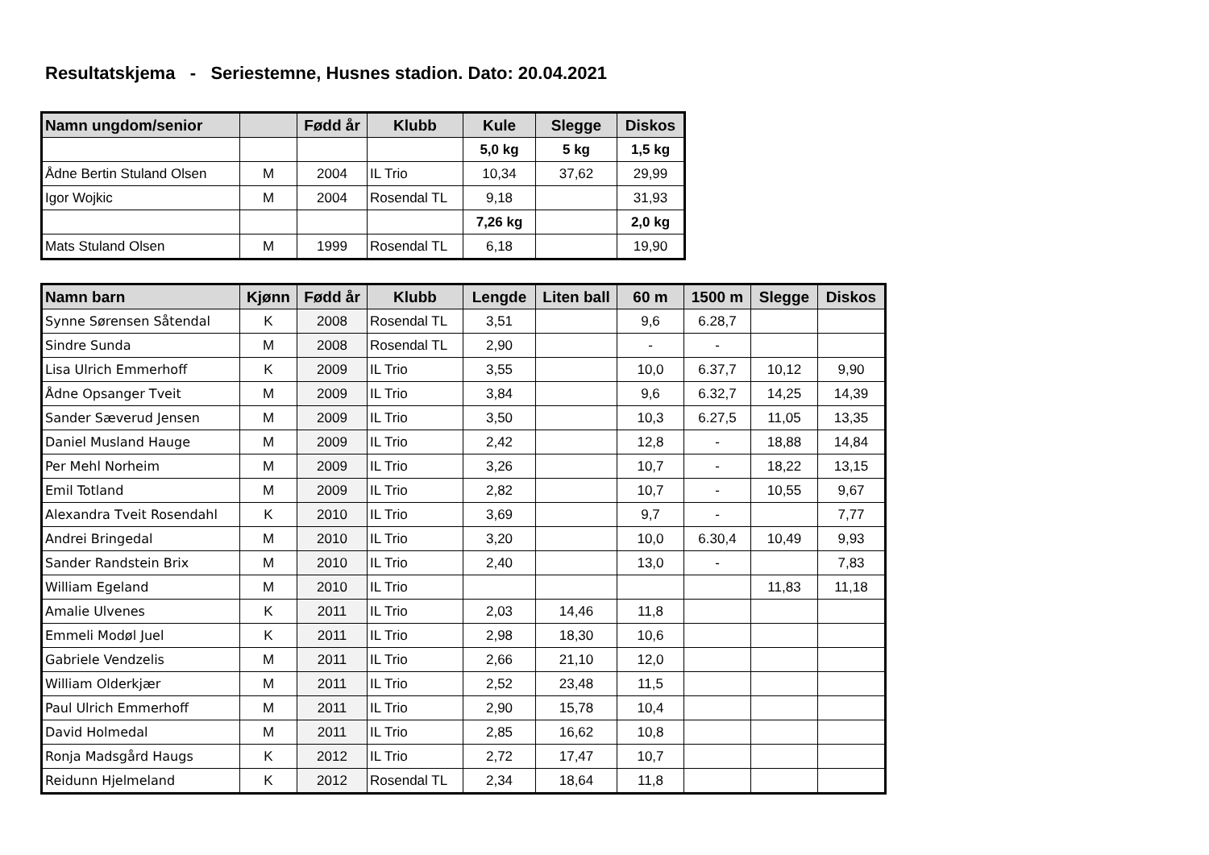Resultatskjema - Seriestemne, Husnes stadion. Dato: 20.04.2021
| Namn ungdom/senior | | Fødd år | Klubb | Kule | Slegge | Diskos |
| --- | --- | --- | --- | --- | --- | --- |
| | | | | 5,0 kg | 5 kg | 1,5 kg |
| Ådne Bertin Stuland Olsen | M | 2004 | IL Trio | 10,34 | 37,62 | 29,99 |
| Igor Wojkic | M | 2004 | Rosendal TL | 9,18 | | 31,93 |
| | | | | 7,26 kg | | 2,0 kg |
| Mats Stuland Olsen | M | 1999 | Rosendal TL | 6,18 | | 19,90 |
| Namn barn | Kjønn | Fødd år | Klubb | Lengde | Liten ball | 60 m | 1500 m | Slegge | Diskos |
| --- | --- | --- | --- | --- | --- | --- | --- | --- | --- |
| Synne Sørensen Såtendal | K | 2008 | Rosendal TL | 3,51 | | 9,6 | 6.28,7 | | |
| Sindre Sunda | M | 2008 | Rosendal TL | 2,90 | | - | - | | |
| Lisa Ulrich Emmerhoff | K | 2009 | IL Trio | 3,55 | | 10,0 | 6.37,7 | 10,12 | 9,90 |
| Ådne Opsanger Tveit | M | 2009 | IL Trio | 3,84 | | 9,6 | 6.32,7 | 14,25 | 14,39 |
| Sander Sæverud Jensen | M | 2009 | IL Trio | 3,50 | | 10,3 | 6.27,5 | 11,05 | 13,35 |
| Daniel Musland Hauge | M | 2009 | IL Trio | 2,42 | | 12,8 | - | 18,88 | 14,84 |
| Per Mehl Norheim | M | 2009 | IL Trio | 3,26 | | 10,7 | - | 18,22 | 13,15 |
| Emil Totland | M | 2009 | IL Trio | 2,82 | | 10,7 | - | 10,55 | 9,67 |
| Alexandra Tveit Rosendahl | K | 2010 | IL Trio | 3,69 | | 9,7 | - | | 7,77 |
| Andrei Bringedal | M | 2010 | IL Trio | 3,20 | | 10,0 | 6.30,4 | 10,49 | 9,93 |
| Sander Randstein Brix | M | 2010 | IL Trio | 2,40 | | 13,0 | - | | 7,83 |
| William Egeland | M | 2010 | IL Trio | | | | | 11,83 | 11,18 |
| Amalie Ulvenes | K | 2011 | IL Trio | 2,03 | 14,46 | 11,8 | | | |
| Emmeli Modøl Juel | K | 2011 | IL Trio | 2,98 | 18,30 | 10,6 | | | |
| Gabriele Vendzelis | M | 2011 | IL Trio | 2,66 | 21,10 | 12,0 | | | |
| William Olderkjær | M | 2011 | IL Trio | 2,52 | 23,48 | 11,5 | | | |
| Paul Ulrich Emmerhoff | M | 2011 | IL Trio | 2,90 | 15,78 | 10,4 | | | |
| David Holmedal | M | 2011 | IL Trio | 2,85 | 16,62 | 10,8 | | | |
| Ronja Madsgård Haugs | K | 2012 | IL Trio | 2,72 | 17,47 | 10,7 | | | |
| Reidunn Hjelmeland | K | 2012 | Rosendal TL | 2,34 | 18,64 | 11,8 | | | |